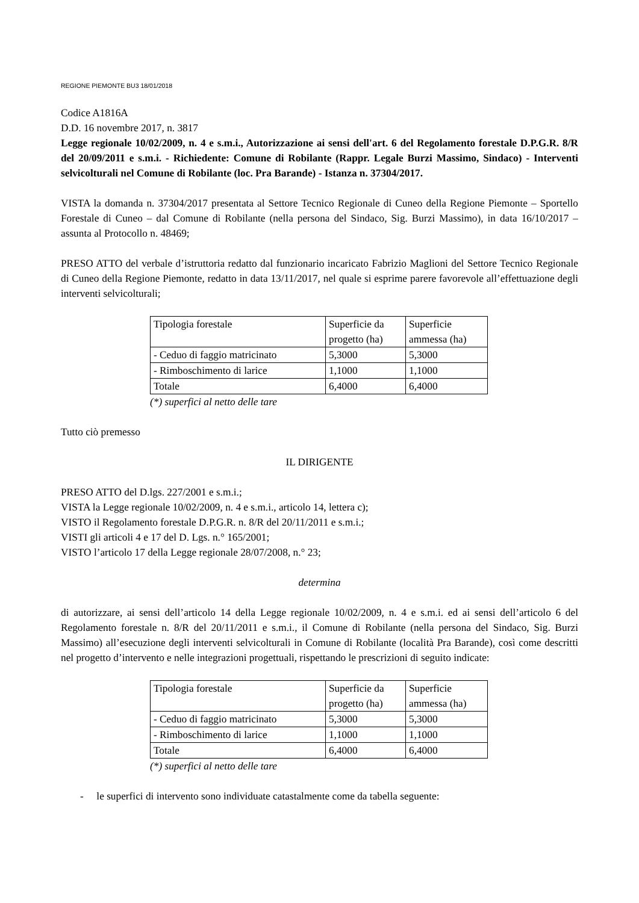REGIONE PIEMONTE BU3 18/01/2018
Codice A1816A
D.D. 16 novembre 2017, n. 3817
Legge regionale 10/02/2009, n. 4 e s.m.i., Autorizzazione ai sensi dell'art. 6 del Regolamento forestale D.P.G.R. 8/R del 20/09/2011 e s.m.i. - Richiedente: Comune di Robilante (Rappr. Legale Burzi Massimo, Sindaco) - Interventi selvicolturali nel Comune di Robilante (loc. Pra Barande) - Istanza n. 37304/2017.
VISTA la domanda n. 37304/2017 presentata al Settore Tecnico Regionale di Cuneo della Regione Piemonte – Sportello Forestale di Cuneo – dal Comune di Robilante (nella persona del Sindaco, Sig. Burzi Massimo), in data 16/10/2017 – assunta al Protocollo n. 48469;
PRESO ATTO del verbale d’istruttoria redatto dal funzionario incaricato Fabrizio Maglioni del Settore Tecnico Regionale di Cuneo della Regione Piemonte, redatto in data 13/11/2017, nel quale si esprime parere favorevole all’effettuazione degli interventi selvicolturali;
| Tipologia forestale | Superficie da progetto (ha) | Superficie ammessa (ha) |
| - Ceduo di faggio matricinato | 5,3000 | 5,3000 |
| - Rimboschimento di larice | 1,1000 | 1,1000 |
| Totale | 6,4000 | 6,4000 |
(*) superfici al netto delle tare
Tutto ciò premesso
IL DIRIGENTE
PRESO ATTO del D.lgs. 227/2001 e s.m.i.;
VISTA la Legge regionale 10/02/2009, n. 4 e s.m.i., articolo 14, lettera c);
VISTO il Regolamento forestale D.P.G.R. n. 8/R del 20/11/2011 e s.m.i.;
VISTI gli articoli 4 e 17 del D. Lgs. n.° 165/2001;
VISTO l’articolo 17 della Legge regionale 28/07/2008, n.° 23;
determina
di autorizzare, ai sensi dell’articolo 14 della Legge regionale 10/02/2009, n. 4 e s.m.i. ed ai sensi dell’articolo 6 del Regolamento forestale n. 8/R del 20/11/2011 e s.m.i., il Comune di Robilante (nella persona del Sindaco, Sig. Burzi Massimo) all’esecuzione degli interventi selvicolturali in Comune di Robilante (località Pra Barande), così come descritti nel progetto d’intervento e nelle integrazioni progettuali, rispettando le prescrizioni di seguito indicate:
| Tipologia forestale | Superficie da progetto (ha) | Superficie ammessa (ha) |
| - Ceduo di faggio matricinato | 5,3000 | 5,3000 |
| - Rimboschimento di larice | 1,1000 | 1,1000 |
| Totale | 6,4000 | 6,4000 |
(*) superfici al netto delle tare
- le superfici di intervento sono individuate catastalmente come da tabella seguente: